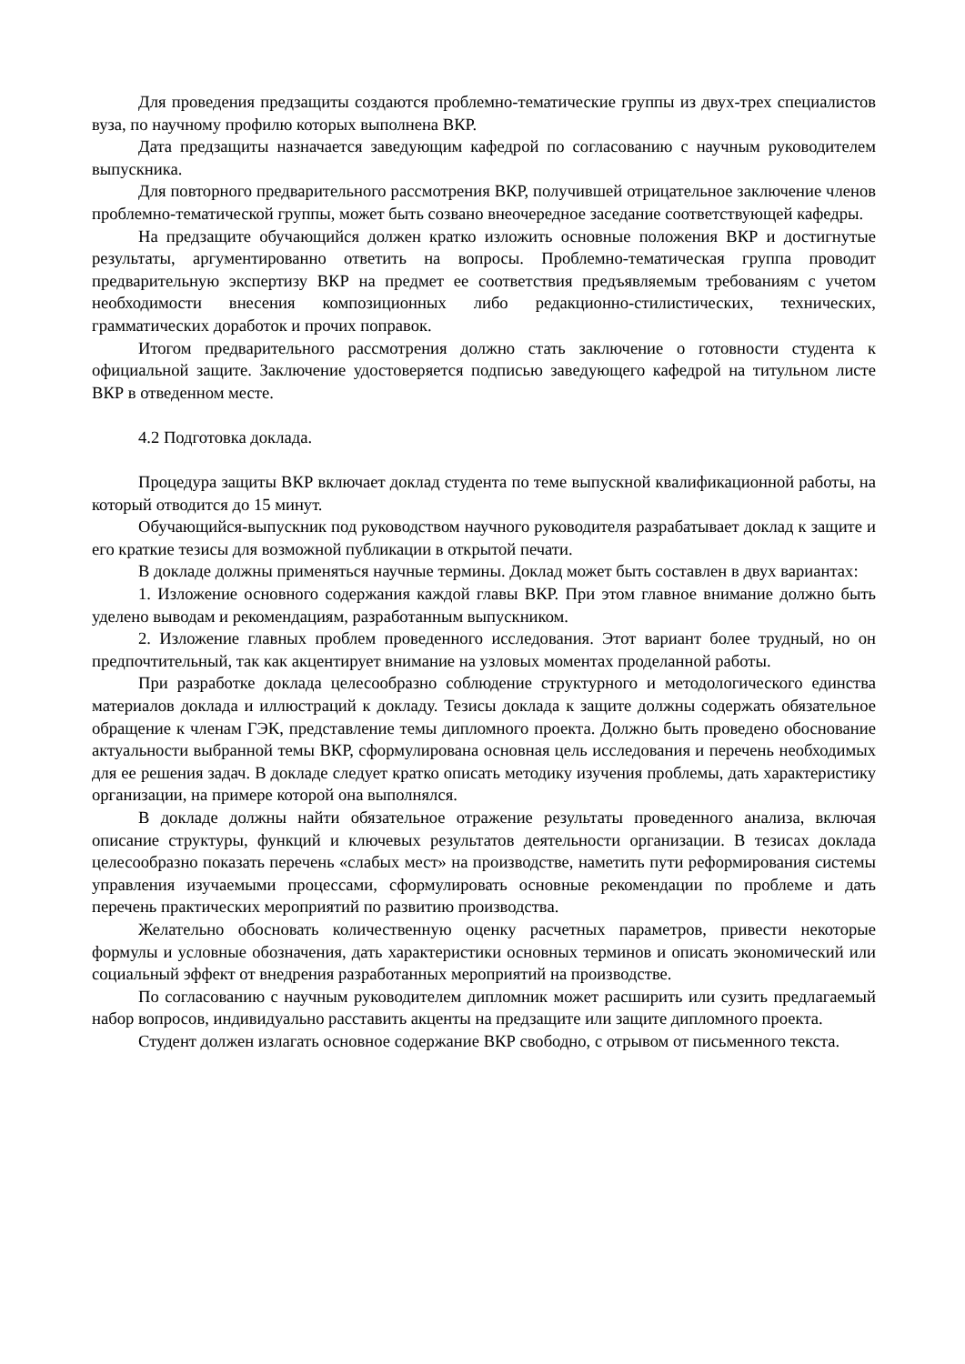Для проведения предзащиты создаются проблемно-тематические группы из двух-трех специалистов вуза, по научному профилю которых выполнена ВКР.
Дата предзащиты назначается заведующим кафедрой по согласованию с научным руководителем выпускника.
Для повторного предварительного рассмотрения ВКР, получившей отрицательное заключение членов проблемно-тематической группы, может быть созвано внеочередное заседание соответствующей кафедры.
На предзащите обучающийся должен кратко изложить основные положения ВКР и достигнутые результаты, аргументированно ответить на вопросы. Проблемно-тематическая группа проводит предварительную экспертизу ВКР на предмет ее соответствия предъявляемым требованиям с учетом необходимости внесения композиционных либо редакционно-стилистических, технических, грамматических доработок и прочих поправок.
Итогом предварительного рассмотрения должно стать заключение о готовности студента к официальной защите. Заключение удостоверяется подписью заведующего кафедрой на титульном листе ВКР в отведенном месте.
4.2 Подготовка доклада.
Процедура защиты ВКР включает доклад студента по теме выпускной квалификационной работы, на который отводится до 15 минут.
Обучающийся-выпускник под руководством научного руководителя разрабатывает доклад к защите и его краткие тезисы для возможной публикации в открытой печати.
В докладе должны применяться научные термины. Доклад может быть составлен в двух вариантах:
1. Изложение основного содержания каждой главы ВКР. При этом главное внимание должно быть уделено выводам и рекомендациям, разработанным выпускником.
2. Изложение главных проблем проведенного исследования. Этот вариант более трудный, но он предпочтительный, так как акцентирует внимание на узловых моментах проделанной работы.
При разработке доклада целесообразно соблюдение структурного и методологического единства материалов доклада и иллюстраций к докладу. Тезисы доклада к защите должны содержать обязательное обращение к членам ГЭК, представление темы дипломного проекта. Должно быть проведено обоснование актуальности выбранной темы ВКР, сформулирована основная цель исследования и перечень необходимых для ее решения задач. В докладе следует кратко описать методику изучения проблемы, дать характеристику организации, на примере которой она выполнялся.
В докладе должны найти обязательное отражение результаты проведенного анализа, включая описание структуры, функций и ключевых результатов деятельности организации. В тезисах доклада целесообразно показать перечень «слабых мест» на производстве, наметить пути реформирования системы управления изучаемыми процессами, сформулировать основные рекомендации по проблеме и дать перечень практических мероприятий по развитию производства.
Желательно обосновать количественную оценку расчетных параметров, привести некоторые формулы и условные обозначения, дать характеристики основных терминов и описать экономический или социальный эффект от внедрения разработанных мероприятий на производстве.
По согласованию с научным руководителем дипломник может расширить или сузить предлагаемый набор вопросов, индивидуально расставить акценты на предзащите или защите дипломного проекта.
Студент должен излагать основное содержание ВКР свободно, с отрывом от письменного текста.